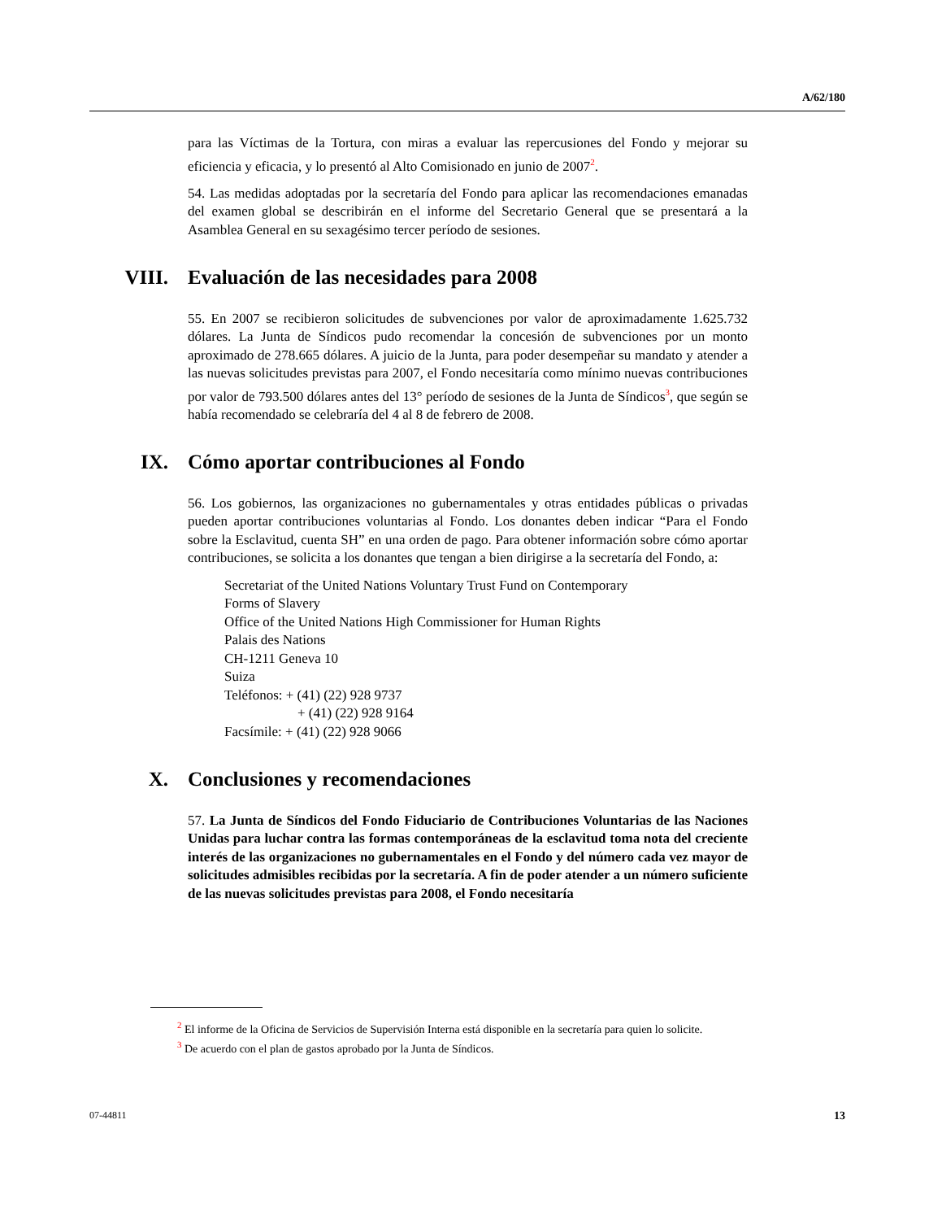A/62/180
para las Víctimas de la Tortura, con miras a evaluar las repercusiones del Fondo y mejorar su eficiencia y eficacia, y lo presentó al Alto Comisionado en junio de 2007<sup>2</sup>.
54. Las medidas adoptadas por la secretaría del Fondo para aplicar las recomendaciones emanadas del examen global se describirán en el informe del Secretario General que se presentará a la Asamblea General en su sexagésimo tercer período de sesiones.
VIII. Evaluación de las necesidades para 2008
55. En 2007 se recibieron solicitudes de subvenciones por valor de aproximadamente 1.625.732 dólares. La Junta de Síndicos pudo recomendar la concesión de subvenciones por un monto aproximado de 278.665 dólares. A juicio de la Junta, para poder desempeñar su mandato y atender a las nuevas solicitudes previstas para 2007, el Fondo necesitaría como mínimo nuevas contribuciones por valor de 793.500 dólares antes del 13° período de sesiones de la Junta de Síndicos<sup>3</sup>, que según se había recomendado se celebraría del 4 al 8 de febrero de 2008.
IX. Cómo aportar contribuciones al Fondo
56. Los gobiernos, las organizaciones no gubernamentales y otras entidades públicas o privadas pueden aportar contribuciones voluntarias al Fondo. Los donantes deben indicar “Para el Fondo sobre la Esclavitud, cuenta SH” en una orden de pago. Para obtener información sobre cómo aportar contribuciones, se solicita a los donantes que tengan a bien dirigirse a la secretaría del Fondo, a:
Secretariat of the United Nations Voluntary Trust Fund on Contemporary
Forms of Slavery
Office of the United Nations High Commissioner for Human Rights
Palais des Nations
CH-1211 Geneva 10
Suiza
Teléfonos: + (41) (22) 928 9737
+ (41) (22) 928 9164
Facsímile: + (41) (22) 928 9066
X. Conclusiones y recomendaciones
57. La Junta de Síndicos del Fondo Fiduciario de Contribuciones Voluntarias de las Naciones Unidas para luchar contra las formas contemporáneas de la esclavitud toma nota del creciente interés de las organizaciones no gubernamentales en el Fondo y del número cada vez mayor de solicitudes admisibles recibidas por la secretaría. A fin de poder atender a un número suficiente de las nuevas solicitudes previstas para 2008, el Fondo necesitaría
<sup>2</sup> El informe de la Oficina de Servicios de Supervisión Interna está disponible en la secretaría para quien lo solicite.
<sup>3</sup> De acuerdo con el plan de gastos aprobado por la Junta de Síndicos.
07-44811 13